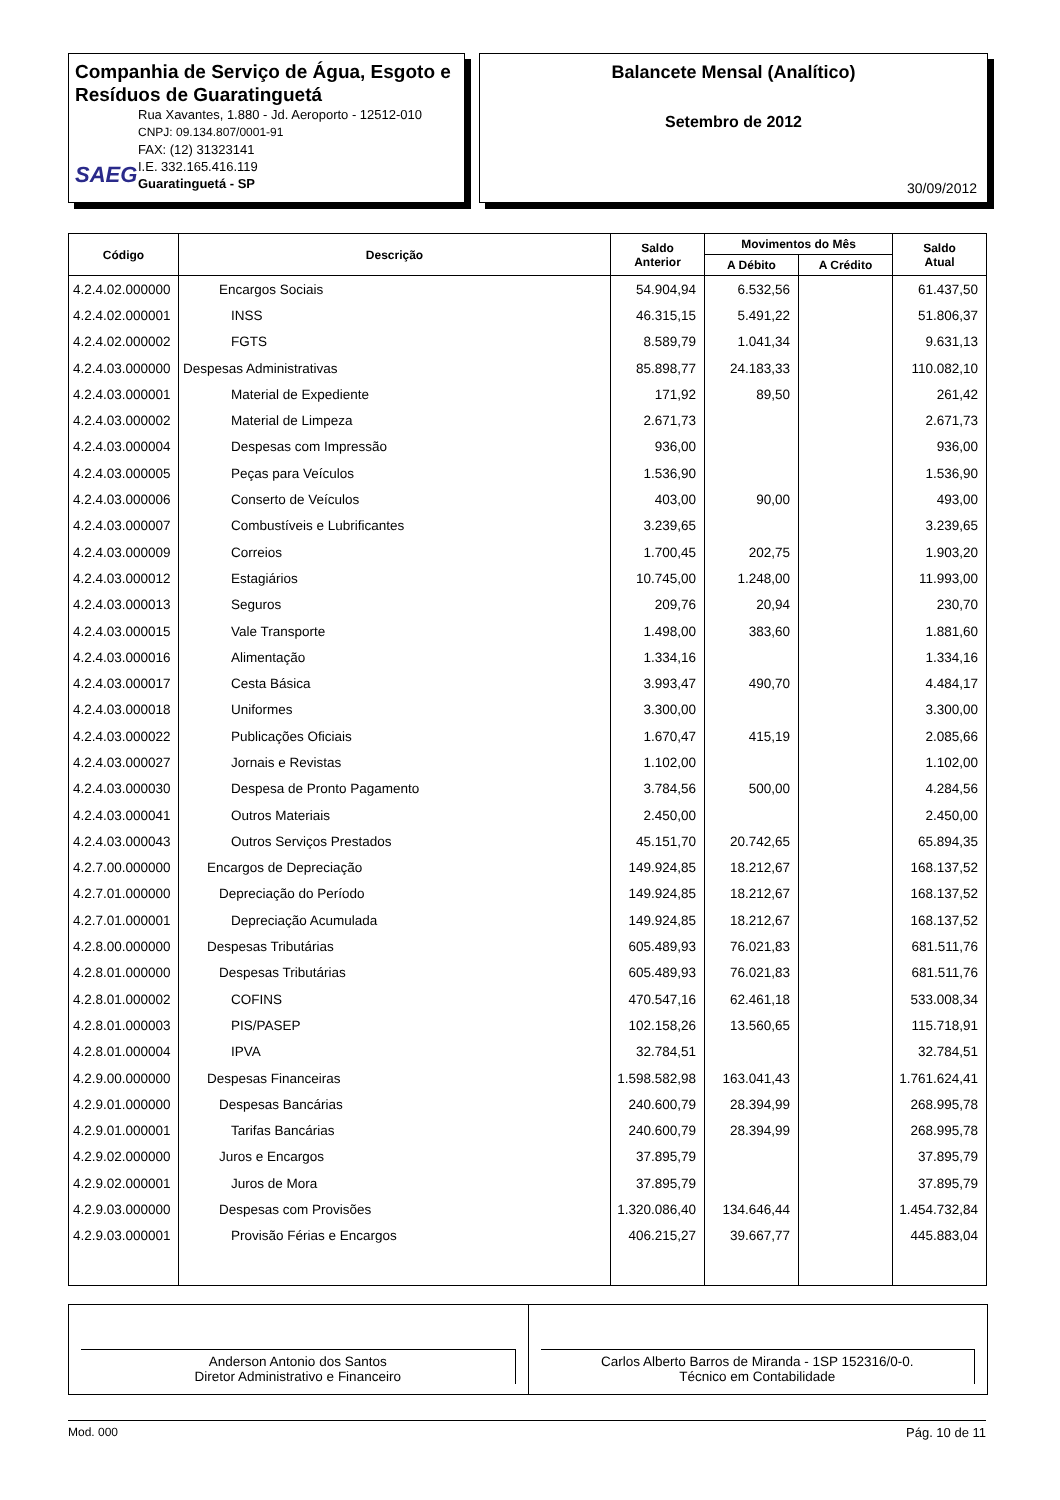Companhia de Serviço de Água, Esgoto e Resíduos de Guaratinguetá
Rua Xavantes, 1.880 - Jd. Aeroporto - 12512-010
CNPJ: 09.134.807/0001-91
FAX: (12) 31323141
I.E. 332.165.416.119
Guaratinguetá - SP
SAEG
Balancete Mensal (Analítico)
Setembro de 2012
30/09/2012
| Código | Descrição | Saldo Anterior | Movimentos do Mês | | Saldo Atual |
| --- | --- | --- | --- | --- | --- |
| | | | A Débito | A Crédito | |
| 4.2.4.02.000000 | Encargos Sociais | 54.904,94 | 6.532,56 | | 61.437,50 |
| 4.2.4.02.000001 | INSS | 46.315,15 | 5.491,22 | | 51.806,37 |
| 4.2.4.02.000002 | FGTS | 8.589,79 | 1.041,34 | | 9.631,13 |
| 4.2.4.03.000000 | Despesas Administrativas | 85.898,77 | 24.183,33 | | 110.082,10 |
| 4.2.4.03.000001 | Material de Expediente | 171,92 | 89,50 | | 261,42 |
| 4.2.4.03.000002 | Material de Limpeza | 2.671,73 | | | 2.671,73 |
| 4.2.4.03.000004 | Despesas com Impressão | 936,00 | | | 936,00 |
| 4.2.4.03.000005 | Peças para Veículos | 1.536,90 | | | 1.536,90 |
| 4.2.4.03.000006 | Conserto de Veículos | 403,00 | 90,00 | | 493,00 |
| 4.2.4.03.000007 | Combustíveis e Lubrificantes | 3.239,65 | | | 3.239,65 |
| 4.2.4.03.000009 | Correios | 1.700,45 | 202,75 | | 1.903,20 |
| 4.2.4.03.000012 | Estagiários | 10.745,00 | 1.248,00 | | 11.993,00 |
| 4.2.4.03.000013 | Seguros | 209,76 | 20,94 | | 230,70 |
| 4.2.4.03.000015 | Vale Transporte | 1.498,00 | 383,60 | | 1.881,60 |
| 4.2.4.03.000016 | Alimentação | 1.334,16 | | | 1.334,16 |
| 4.2.4.03.000017 | Cesta Básica | 3.993,47 | 490,70 | | 4.484,17 |
| 4.2.4.03.000018 | Uniformes | 3.300,00 | | | 3.300,00 |
| 4.2.4.03.000022 | Publicações Oficiais | 1.670,47 | 415,19 | | 2.085,66 |
| 4.2.4.03.000027 | Jornais e Revistas | 1.102,00 | | | 1.102,00 |
| 4.2.4.03.000030 | Despesa de Pronto Pagamento | 3.784,56 | 500,00 | | 4.284,56 |
| 4.2.4.03.000041 | Outros Materiais | 2.450,00 | | | 2.450,00 |
| 4.2.4.03.000043 | Outros Serviços Prestados | 45.151,70 | 20.742,65 | | 65.894,35 |
| 4.2.7.00.000000 | Encargos de Depreciação | 149.924,85 | 18.212,67 | | 168.137,52 |
| 4.2.7.01.000000 | Depreciação do Período | 149.924,85 | 18.212,67 | | 168.137,52 |
| 4.2.7.01.000001 | Depreciação Acumulada | 149.924,85 | 18.212,67 | | 168.137,52 |
| 4.2.8.00.000000 | Despesas Tributárias | 605.489,93 | 76.021,83 | | 681.511,76 |
| 4.2.8.01.000000 | Despesas Tributárias | 605.489,93 | 76.021,83 | | 681.511,76 |
| 4.2.8.01.000002 | COFINS | 470.547,16 | 62.461,18 | | 533.008,34 |
| 4.2.8.01.000003 | PIS/PASEP | 102.158,26 | 13.560,65 | | 115.718,91 |
| 4.2.8.01.000004 | IPVA | 32.784,51 | | | 32.784,51 |
| 4.2.9.00.000000 | Despesas Financeiras | 1.598.582,98 | 163.041,43 | | 1.761.624,41 |
| 4.2.9.01.000000 | Despesas Bancárias | 240.600,79 | 28.394,99 | | 268.995,78 |
| 4.2.9.01.000001 | Tarifas Bancárias | 240.600,79 | 28.394,99 | | 268.995,78 |
| 4.2.9.02.000000 | Juros e Encargos | 37.895,79 | | | 37.895,79 |
| 4.2.9.02.000001 | Juros de Mora | 37.895,79 | | | 37.895,79 |
| 4.2.9.03.000000 | Despesas com Provisões | 1.320.086,40 | 134.646,44 | | 1.454.732,84 |
| 4.2.9.03.000001 | Provisão Férias e Encargos | 406.215,27 | 39.667,77 | | 445.883,04 |
Anderson Antonio dos Santos
Diretor Administrativo e Financeiro
Carlos Alberto Barros de Miranda - 1SP 152316/0-0.
Técnico em Contabilidade
Mod. 000 Pág. 10 de 11